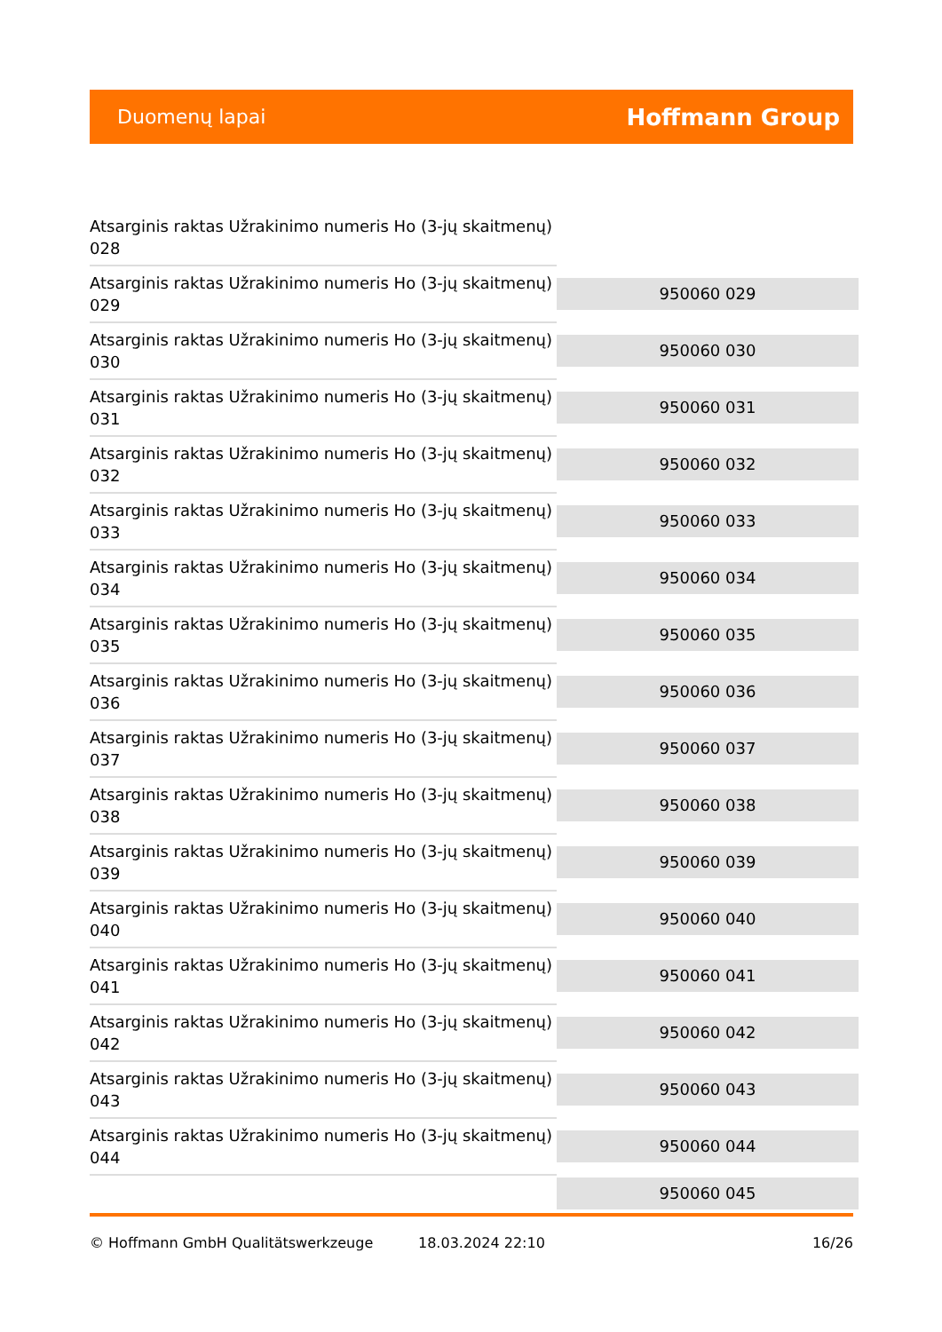Duomenų lapai Hoffmann Group
| Atsarginis raktas Užrakinimo numeris Ho (3-jų skaitmenų) 028 | |
| Atsarginis raktas Užrakinimo numeris Ho (3-jų skaitmenų) 029 | 950060 029 |
| Atsarginis raktas Užrakinimo numeris Ho (3-jų skaitmenų) 030 | 950060 030 |
| Atsarginis raktas Užrakinimo numeris Ho (3-jų skaitmenų) 031 | 950060 031 |
| Atsarginis raktas Užrakinimo numeris Ho (3-jų skaitmenų) 032 | 950060 032 |
| Atsarginis raktas Užrakinimo numeris Ho (3-jų skaitmenų) 033 | 950060 033 |
| Atsarginis raktas Užrakinimo numeris Ho (3-jų skaitmenų) 034 | 950060 034 |
| Atsarginis raktas Užrakinimo numeris Ho (3-jų skaitmenų) 035 | 950060 035 |
| Atsarginis raktas Užrakinimo numeris Ho (3-jų skaitmenų) 036 | 950060 036 |
| Atsarginis raktas Užrakinimo numeris Ho (3-jų skaitmenų) 037 | 950060 037 |
| Atsarginis raktas Užrakinimo numeris Ho (3-jų skaitmenų) 038 | 950060 038 |
| Atsarginis raktas Užrakinimo numeris Ho (3-jų skaitmenų) 039 | 950060 039 |
| Atsarginis raktas Užrakinimo numeris Ho (3-jų skaitmenų) 040 | 950060 040 |
| Atsarginis raktas Užrakinimo numeris Ho (3-jų skaitmenų) 041 | 950060 041 |
| Atsarginis raktas Užrakinimo numeris Ho (3-jų skaitmenų) 042 | 950060 042 |
| Atsarginis raktas Užrakinimo numeris Ho (3-jų skaitmenų) 043 | 950060 043 |
| Atsarginis raktas Užrakinimo numeris Ho (3-jų skaitmenų) 044 | 950060 044 |
| | 950060 045 |
© Hoffmann GmbH Qualitätswerkzeuge 18.03.2024 22:10 16/26